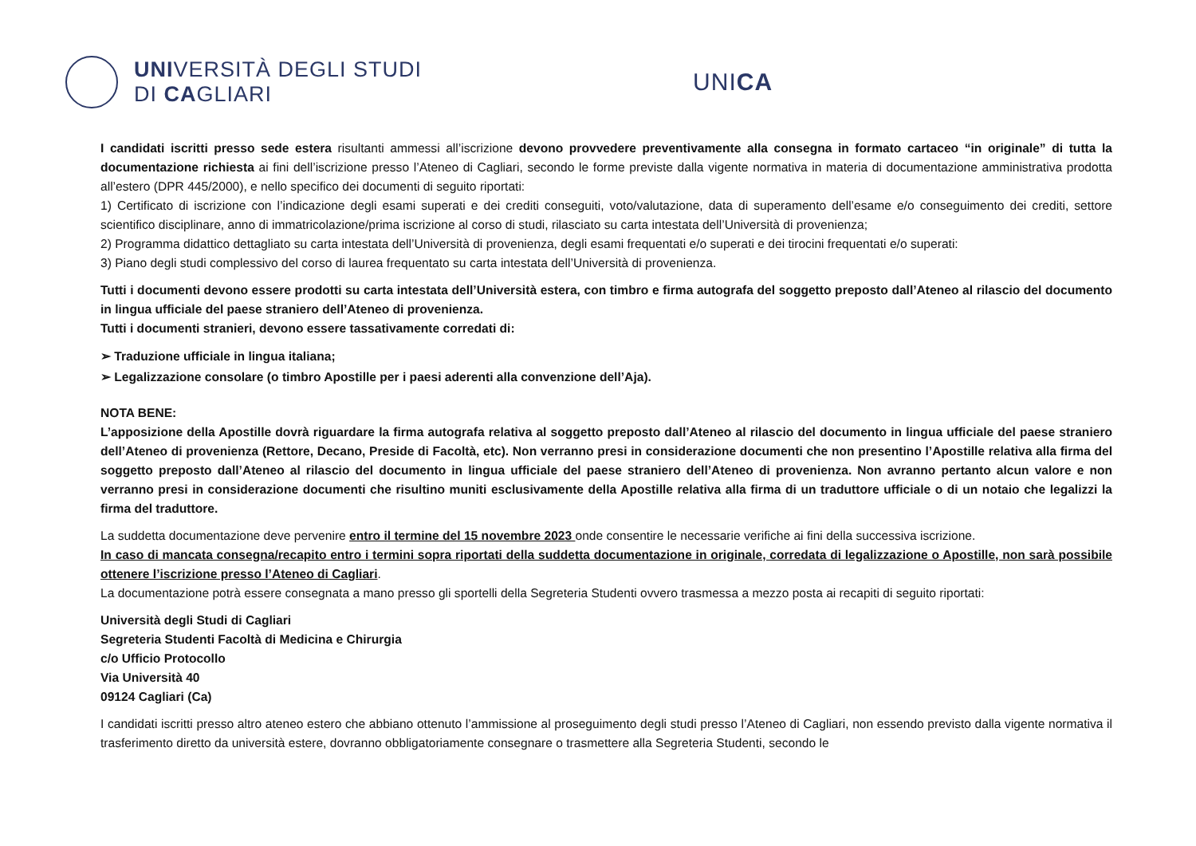UNIVERSITÀ DEGLI STUDI
DI CAGLIARI
UNICA
I candidati iscritti presso sede estera risultanti ammessi all’iscrizione devono provvedere preventivamente alla consegna in formato cartaceo “in originale” di tutta la documentazione richiesta ai fini dell’iscrizione presso l’Ateneo di Cagliari, secondo le forme previste dalla vigente normativa in materia di documentazione amministrativa prodotta all’estero (DPR 445/2000), e nello specifico dei documenti di seguito riportati:
1) Certificato di iscrizione con l’indicazione degli esami superati e dei crediti conseguiti, voto/valutazione, data di superamento dell’esame e/o conseguimento dei crediti, settore scientifico disciplinare, anno di immatricolazione/prima iscrizione al corso di studi, rilasciato su carta intestata dell’Università di provenienza;
2) Programma didattico dettagliato su carta intestata dell’Università di provenienza, degli esami frequentati e/o superati e dei tirocini frequentati e/o superati:
3) Piano degli studi complessivo del corso di laurea frequentato su carta intestata dell’Università di provenienza.
Tutti i documenti devono essere prodotti su carta intestata dell’Università estera, con timbro e firma autografa del soggetto preposto dall’Ateneo al rilascio del documento in lingua ufficiale del paese straniero dell’Ateneo di provenienza.
Tutti i documenti stranieri, devono essere tassativamente corredati di:
➢ Traduzione ufficiale in lingua italiana;
➢ Legalizzazione consolare (o timbro Apostille per i paesi aderenti alla convenzione dell’Aja).
NOTA BENE:
L’apposizione della Apostille dovrà riguardare la firma autografa relativa al soggetto preposto dall’Ateneo al rilascio del documento in lingua ufficiale del paese straniero dell’Ateneo di provenienza (Rettore, Decano, Preside di Facoltà, etc). Non verranno presi in considerazione documenti che non presentino l’Apostille relativa alla firma del soggetto preposto dall’Ateneo al rilascio del documento in lingua ufficiale del paese straniero dell’Ateneo di provenienza. Non avranno pertanto alcun valore e non verranno presi in considerazione documenti che risultino muniti esclusivamente della Apostille relativa alla firma di un traduttore ufficiale o di un notaio che legalizzi la firma del traduttore.
La suddetta documentazione deve pervenire entro il termine del 15 novembre 2023 onde consentire le necessarie verifiche ai fini della successiva iscrizione.
In caso di mancata consegna/recapito entro i termini sopra riportati della suddetta documentazione in originale, corredata di legalizzazione o Apostille, non sarà possibile ottenere l’iscrizione presso l’Ateneo di Cagliari.
La documentazione potrà essere consegnata a mano presso gli sportelli della Segreteria Studenti ovvero trasmessa a mezzo posta ai recapiti di seguito riportati:
Università degli Studi di Cagliari
Segreteria Studenti Facoltà di Medicina e Chirurgia
c/o Ufficio Protocollo
Via Università 40
09124 Cagliari (Ca)
I candidati iscritti presso altro ateneo estero che abbiano ottenuto l’ammissione al proseguimento degli studi presso l’Ateneo di Cagliari, non essendo previsto dalla vigente normativa il trasferimento diretto da università estere, dovranno obbligatoriamente consegnare o trasmettere alla Segreteria Studenti, secondo le